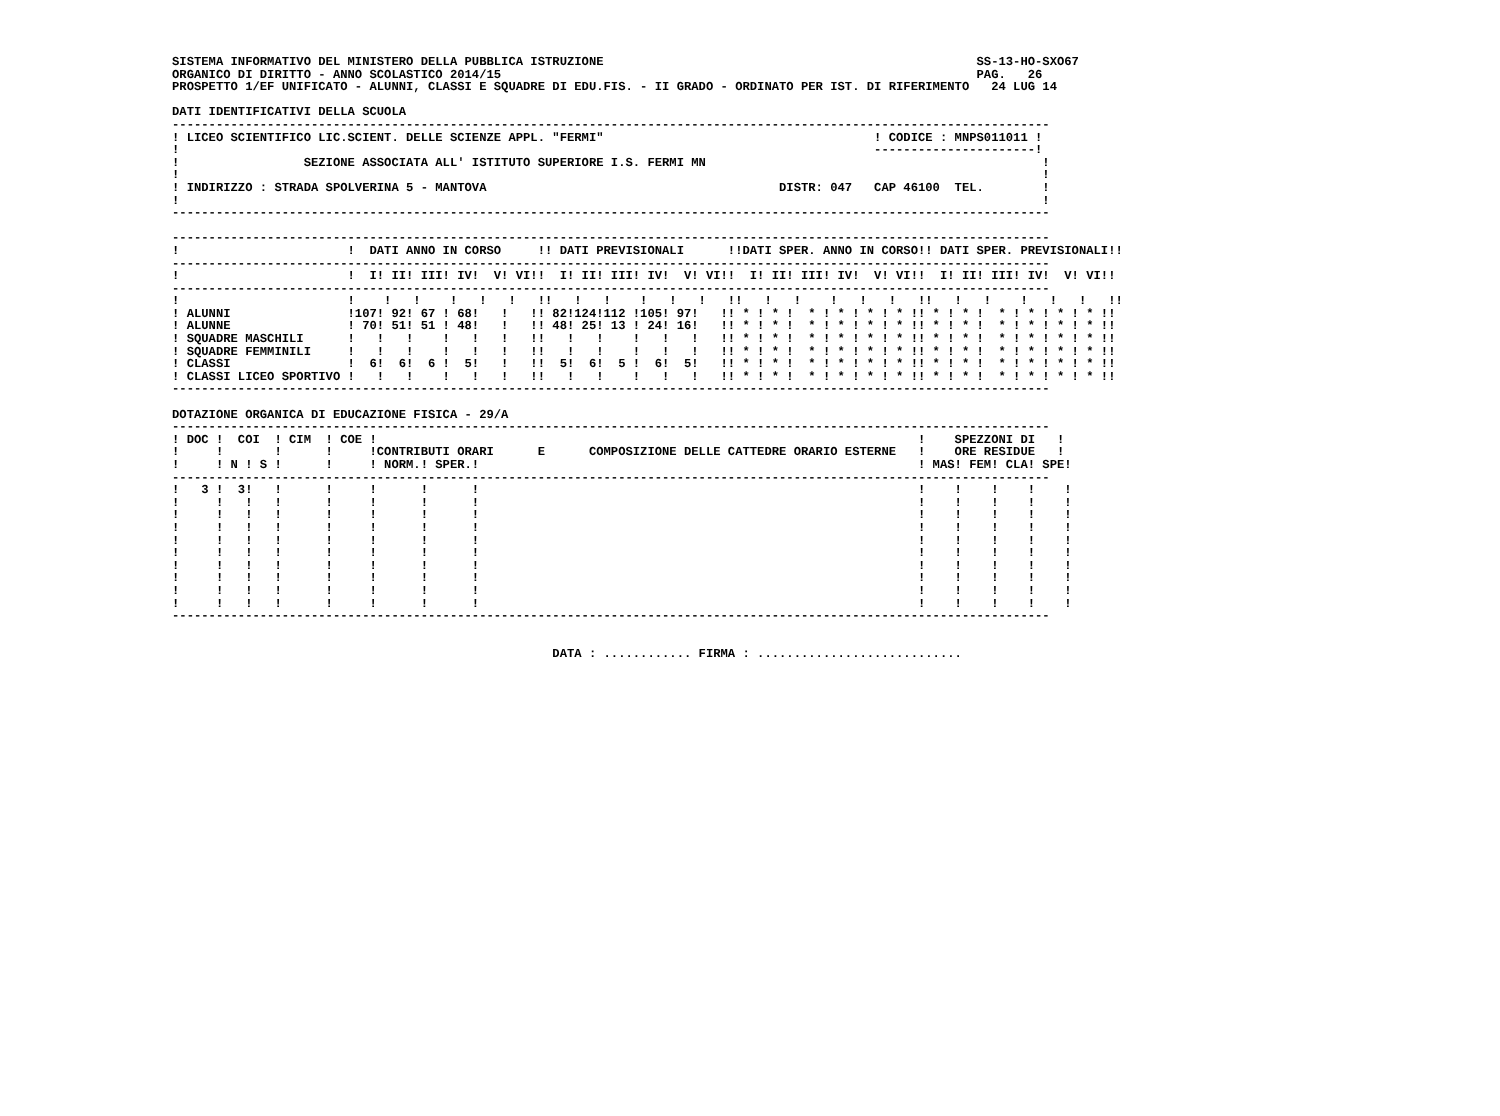SISTEMA INFORMATIVO DEL MINISTERO DELLA PUBBLICA ISTRUZIONE                                                   SS-13-HO-SXO67
ORGANICO DI DIRITTO - ANNO SCOLASTICO 2014/15                                                                 PAG.   26
PROSPETTO 1/EF UNIFICATO - ALUNNI, CLASSI E SQUADRE DI EDU.FIS. - II GRADO - ORDINATO PER IST. DI RIFERIMENTO   24 LUG 14

DATI IDENTIFICATIVI DELLA SCUOLA
------------------------------------------------------------------------------------------------------------------------
! LICEO SCIENTIFICO LIC.SCIENT. DELLE SCIENZE APPL. "FERMI"                                     ! CODICE : MNPS011011 !
!                                                                                               ----------------------!
!                 SEZIONE ASSOCIATA ALL' ISTITUTO SUPERIORE I.S. FERMI MN                                              !
!                                                                                                                      !
! INDIRIZZO : STRADA SPOLVERINA 5 - MANTOVA                                        DISTR: 047   CAP 46100  TEL.        !
!                                                                                                                      !
------------------------------------------------------------------------------------------------------------------------

------------------------------------------------------------------------------------------------------------------------
!                       !  DATI ANNO IN CORSO     !! DATI PREVISIONALI      !!DATI SPER. ANNO IN CORSO!! DATI SPER. PREVISIONALI!!
------------------------------------------------------------------------------------------------------------------------
!                       !  I! II! III! IV!  V! VI!!  I! II! III! IV!  V! VI!!  I! II! III! IV!  V! VI!!  I! II! III! IV!  V! VI!!
------------------------------------------------------------------------------------------------------------------------
!                       !    !   !    !   !   !   !!   !   !    !   !   !   !!   !   !    !   !   !   !!   !   !    !   !   !   !!
! ALUNNI                !107! 92! 67 ! 68!   !   !! 82!124!112 !105! 97!   !! * ! * !  * ! * ! * ! * !! * ! * !  * ! * ! * ! * !!
! ALUNNE                ! 70! 51! 51 ! 48!   !   !! 48! 25! 13 ! 24! 16!   !! * ! * !  * ! * ! * ! * !! * ! * !  * ! * ! * ! * !!
! SQUADRE MASCHILI      !   !   !    !   !   !   !!   !   !    !   !   !   !! * ! * !  * ! * ! * ! * !! * ! * !  * ! * ! * ! * !!
! SQUADRE FEMMINILI     !   !   !    !   !   !   !!   !   !    !   !   !   !! * ! * !  * ! * ! * ! * !! * ! * !  * ! * ! * ! * !!
! CLASSI                !  6!  6!  6 !  5!   !   !!  5!  6!  5 !  6!  5!   !! * ! * !  * ! * ! * ! * !! * ! * !  * ! * ! * ! * !!
! CLASSI LICEO SPORTIVO !   !   !    !   !   !   !!   !   !    !   !   !   !! * ! * !  * ! * ! * ! * !! * ! * !  * ! * ! * ! * !!
------------------------------------------------------------------------------------------------------------------------

DOTAZIONE ORGANICA DI EDUCAZIONE FISICA - 29/A
------------------------------------------------------------------------------------------------------------------------
! DOC !  COI  ! CIM  ! COE !                                                                          !    SPEZZONI DI   !
!     !       !      !     !CONTRIBUTI ORARI      E      COMPOSIZIONE DELLE CATTEDRE ORARIO ESTERNE   !    ORE RESIDUE   !
!     ! N ! S !      !     ! NORM.! SPER.!                                                            ! MAS! FEM! CLA! SPE!
------------------------------------------------------------------------------------------------------------------------
!   3 !  3!   !      !     !      !      !                                                            !    !    !    !    !
!     !   !   !      !     !      !      !                                                            !    !    !    !    !
!     !   !   !      !     !      !      !                                                            !    !    !    !    !
!     !   !   !      !     !      !      !                                                            !    !    !    !    !
!     !   !   !      !     !      !      !                                                            !    !    !    !    !
!     !   !   !      !     !      !      !                                                            !    !    !    !    !
!     !   !   !      !     !      !      !                                                            !    !    !    !    !
!     !   !   !      !     !      !      !                                                            !    !    !    !    !
!     !   !   !      !     !      !      !                                                            !    !    !    !    !
!     !   !   !      !     !      !      !                                                            !    !    !    !    !
------------------------------------------------------------------------------------------------------------------------


                                                    DATA : ............ FIRMA : ............................